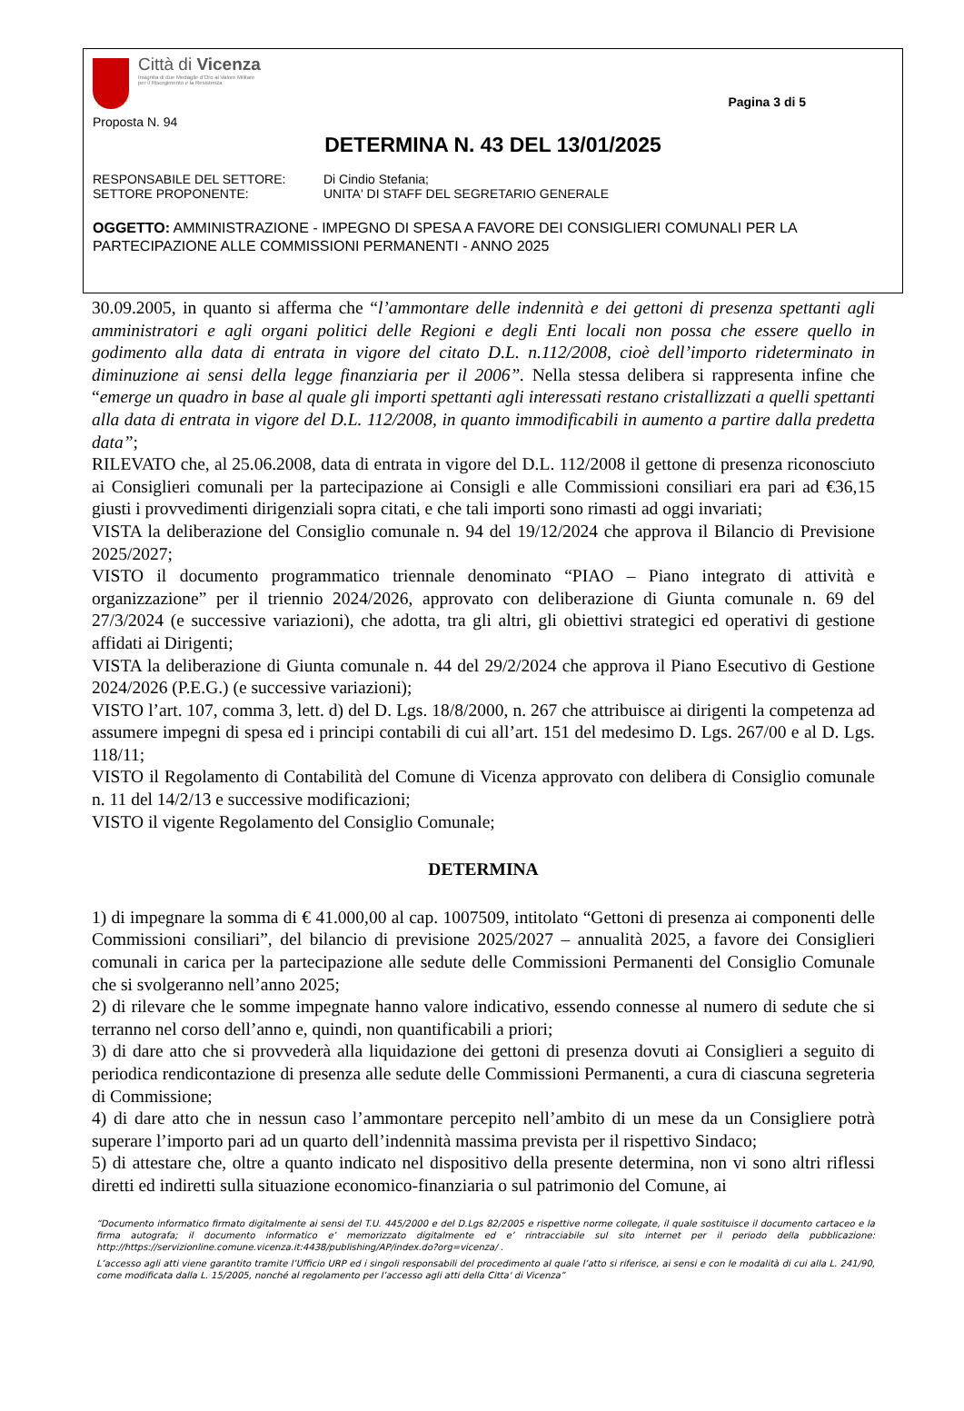Città di Vicenza
Insignita di due Medaglie d'Oro al Valore Militare
per il Risorgimento e la Resistenza
Pagina 3 di 5
Proposta N. 94
DETERMINA N. 43 DEL 13/01/2025
RESPONSABILE DEL SETTORE: Di Cindio Stefania;
SETTORE PROPONENTE: UNITA' DI STAFF DEL SEGRETARIO GENERALE
OGGETTO: AMMINISTRAZIONE - IMPEGNO DI SPESA A FAVORE DEI CONSIGLIERI COMUNALI PER LA PARTECIPAZIONE ALLE COMMISSIONI PERMANENTI - ANNO 2025
30.09.2005, in quanto si afferma che “l’ammontare delle indennità e dei gettoni di presenza spettanti agli amministratori e agli organi politici delle Regioni e degli Enti locali non possa che essere quello in godimento alla data di entrata in vigore del citato D.L. n.112/2008, cioè dell’importo rideterminato in diminuzione ai sensi della legge finanziaria per il 2006”. Nella stessa delibera si rappresenta infine che “emerge un quadro in base al quale gli importi spettanti agli interessati restano cristallizzati a quelli spettanti alla data di entrata in vigore del D.L. 112/2008, in quanto immodificabili in aumento a partire dalla predetta data”;
RILEVATO che, al 25.06.2008, data di entrata in vigore del D.L. 112/2008 il gettone di presenza riconosciuto ai Consiglieri comunali per la partecipazione ai Consigli e alle Commissioni consiliari era pari ad €36,15 giusti i provvedimenti dirigenziali sopra citati, e che tali importi sono rimasti ad oggi invariati;
VISTA la deliberazione del Consiglio comunale n. 94 del 19/12/2024 che approva il Bilancio di Previsione 2025/2027;
VISTO il documento programmatico triennale denominato “PIAO – Piano integrato di attività e organizzazione” per il triennio 2024/2026, approvato con deliberazione di Giunta comunale n. 69 del 27/3/2024 (e successive variazioni), che adotta, tra gli altri, gli obiettivi strategici ed operativi di gestione affidati ai Dirigenti;
VISTA la deliberazione di Giunta comunale n. 44 del 29/2/2024 che approva il Piano Esecutivo di Gestione 2024/2026 (P.E.G.) (e successive variazioni);
VISTO l’art. 107, comma 3, lett. d) del D. Lgs. 18/8/2000, n. 267 che attribuisce ai dirigenti la competenza ad assumere impegni di spesa ed i principi contabili di cui all’art. 151 del medesimo D. Lgs. 267/00 e al D. Lgs. 118/11;
VISTO il Regolamento di Contabilità del Comune di Vicenza approvato con delibera di Consiglio comunale n. 11 del 14/2/13 e successive modificazioni;
VISTO il vigente Regolamento del Consiglio Comunale;
DETERMINA
1) di impegnare la somma di € 41.000,00 al cap. 1007509, intitolato “Gettoni di presenza ai componenti delle Commissioni consiliari”, del bilancio di previsione 2025/2027 – annualità 2025, a favore dei Consiglieri comunali in carica per la partecipazione alle sedute delle Commissioni Permanenti del Consiglio Comunale che si svolgeranno nell’anno 2025;
2) di rilevare che le somme impegnate hanno valore indicativo, essendo connesse al numero di sedute che si terranno nel corso dell’anno e, quindi, non quantificabili a priori;
3) di dare atto che si provvederà alla liquidazione dei gettoni di presenza dovuti ai Consiglieri a seguito di periodica rendicontazione di presenza alle sedute delle Commissioni Permanenti, a cura di ciascuna segreteria di Commissione;
4) di dare atto che in nessun caso l’ammontare percepito nell’ambito di un mese da un Consigliere potrà superare l’importo pari ad un quarto dell’indennità massima prevista per il rispettivo Sindaco;
5) di attestare che, oltre a quanto indicato nel dispositivo della presente determina, non vi sono altri riflessi diretti ed indiretti sulla situazione economico-finanziaria o sul patrimonio del Comune, ai
“Documento informatico firmato digitalmente ai sensi del T.U. 445/2000 e del D.Lgs 82/2005 e rispettive norme collegate, il quale sostituisce il documento cartaceo e la firma autografa; il documento informatico e’ memorizzato digitalmente ed e’ rintracciabile sul sito internet per il periodo della pubblicazione: http://https://servizionline.comune.vicenza.it:4438/publishing/AP/index.do?org=vicenza/ .
L’accesso agli atti viene garantito tramite l’Ufficio URP ed i singoli responsabili del procedimento al quale l’atto si riferisce, ai sensi e con le modalità di cui alla L. 241/90, come modificata dalla L. 15/2005, nonché al regolamento per l’accesso agli atti della Citta' di Vicenza”